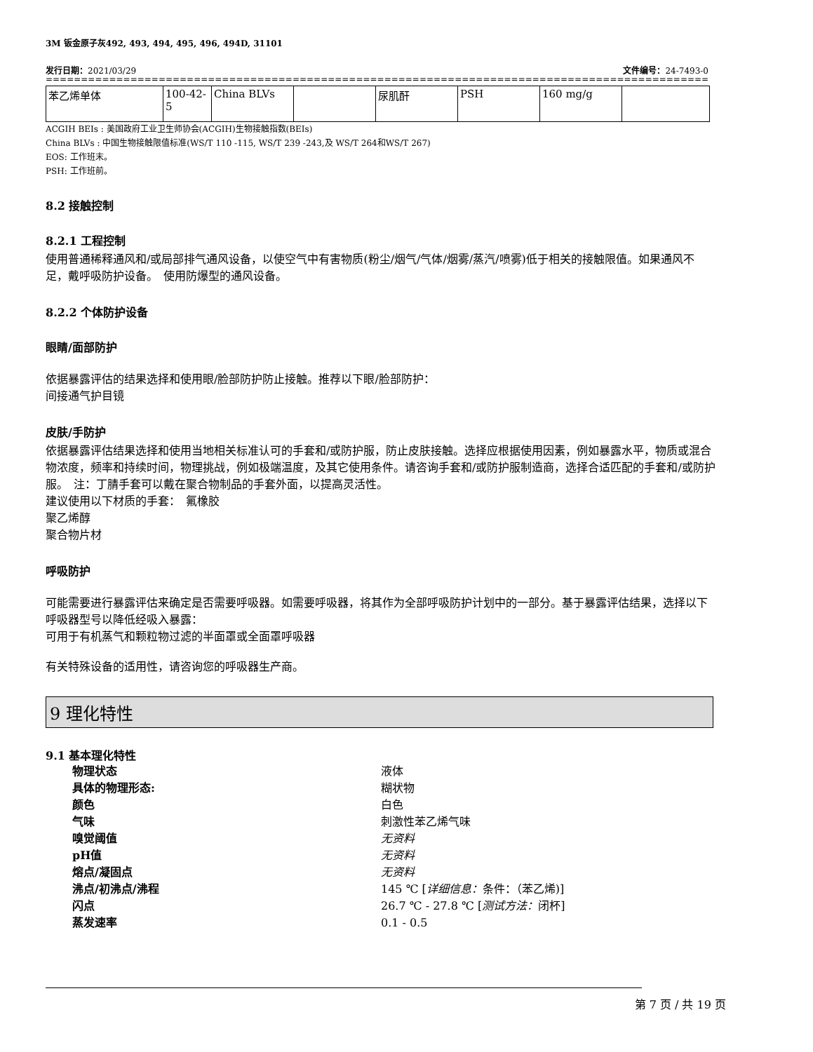3M 钣金原子灰492, 493, 494, 495, 496, 494D, 31101
发行日期：2021/03/29 文件编号：24-7493-0
========================================================================================================================================
| 苯乙烯单体 | 100-42-5 | China BLVs | | 尿肌酐 | PSH | 160 mg/g | |
ACGIH BEIs : 美国政府工业卫生师协会(ACGIH)生物接触指数(BEIs)
China BLVs : 中国生物接触限值标准(WS/T 110 -115, WS/T 239 -243,及 WS/T 264和WS/T 267)
EOS: 工作班末。
PSH: 工作班前。
8.2 接触控制
8.2.1 工程控制
使用普通稀释通风和/或局部排气通风设备，以使空气中有害物质(粉尘/烟气/气体/烟雾/蒸汽/喷雾)低于相关的接触限值。如果通风不足，戴呼吸防护设备。　使用防爆型的通风设备。
8.2.2 个体防护设备
眼睛/面部防护
依据暴露评估的结果选择和使用眼/脸部防护防止接触。推荐以下眼/脸部防护：
间接通气护目镜
皮肤/手防护
依据暴露评估结果选择和使用当地相关标准认可的手套和/或防护服，防止皮肤接触。选择应根据使用因素，例如暴露水平，物质或混合物浓度，频率和持续时间，物理挑战，例如极端温度，及其它使用条件。请咨询手套和/或防护服制造商，选择合适匹配的手套和/或防护服。　注：丁腈手套可以戴在聚合物制品的手套外面，以提高灵活性。
建议使用以下材质的手套：　氟橡胶
聚乙烯醇
聚合物片材
呼吸防护
可能需要进行暴露评估来确定是否需要呼吸器。如需要呼吸器，将其作为全部呼吸防护计划中的一部分。基于暴露评估结果，选择以下呼吸器型号以降低经吸入暴露：
可用于有机蒸气和颗粒物过滤的半面罩或全面罩呼吸器
有关特殊设备的适用性，请咨询您的呼吸器生产商。
9 理化特性
9.1 基本理化特性
物理状态 液体
具体的物理形态: 糊状物
颜色 白色
气味 刺激性苯乙烯气味
嗅觉阈值 无资料
pH值 无资料
熔点/凝固点 无资料
沸点/初沸点/沸程 145 ℃ [详细信息：条件：（苯乙烯)]
闪点 26.7 ℃ - 27.8 ℃ [测试方法：闭杯]
蒸发速率 0.1 - 0.5
第 7 页 / 共 19 页